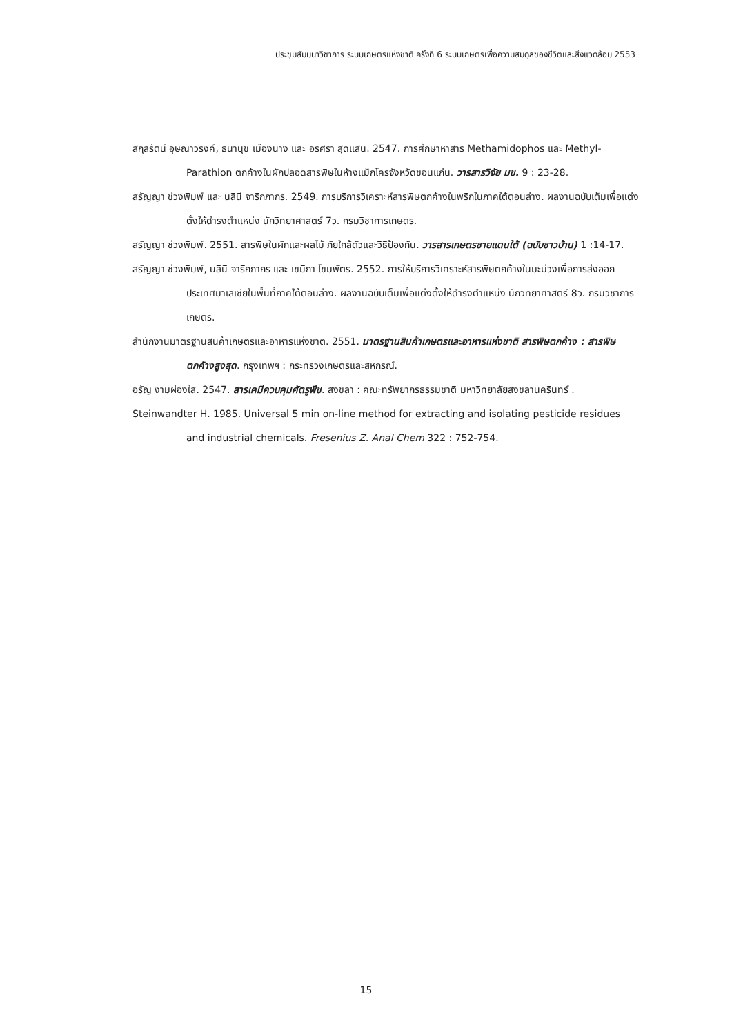ประชุมสัมมนาวิชาการ ระบบเกษตรแห่งชาติ ครั้งที่ 6 ระบบเกษตรเพื่อความสมดุลของชีวิตและสิ่งแวดล้อม 2553
สกุลรัตน์ อุษณาวรงค์, ธนานุช เมืองนาง และ อริศรา สุดแสน. 2547. การศึกษาหาสาร Methamidophos และ Methyl-Parathion ตกค้างในผักปลอดสารพิษในห้างแม็กโครจังหวัดขอนแก่น. วารสารวิจัย มข. 9 : 23-28.
สรัญญา ช่วงพิมพ์ และ นลินี จาริกภากร. 2549. การบริการวิเคราะห์สารพิษตกค้างในพริกในภาคใต้ตอนล่าง. ผลงานฉบับเต็มเพื่อแต่งตั้งให้ดำรงตำแหน่ง นักวิทยาศาสตร์ 7ว. กรมวิชาการเกษตร.
สรัญญา ช่วงพิมพ์. 2551. สารพิษในผักและผลไม้ ภัยใกล้ตัวและวิธีป้องกัน. วารสารเกษตรชายแดนใต้ (ฉบับชาวบ้าน) 1 :14-17.
สรัญญา ช่วงพิมพ์, นลินี จาริกภากร และ เขมิกา โขมพัตร. 2552. การให้บริการวิเคราะห์สารพิษตกค้างในมะม่วงเพื่อการส่งออกประเทศมาเลเซียในพื้นที่ภาคใต้ตอนล่าง. ผลงานฉบับเต็มเพื่อแต่งตั้งให้ดำรงตำแหน่ง นักวิทยาศาสตร์ 8ว. กรมวิชาการเกษตร.
สำนักงานมาตรฐานสินค้าเกษตรและอาหารแห่งชาติ. 2551. มาตรฐานสินค้าเกษตรและอาหารแห่งชาติ สารพิษตกค้าง : สารพิษตกค้างสูงสุด. กรุงเทพฯ : กระทรวงเกษตรและสหกรณ์.
อรัญ งามผ่องใส. 2547. สารเคมีควบคุมศัตรูพืช. สงขลา : คณะทรัพยากรธรรมชาติ มหาวิทยาลัยสงขลานครินทร์ .
Steinwandter H. 1985. Universal 5 min on-line method for extracting and isolating pesticide residues and industrial chemicals. Fresenius Z. Anal Chem 322 : 752-754.
15